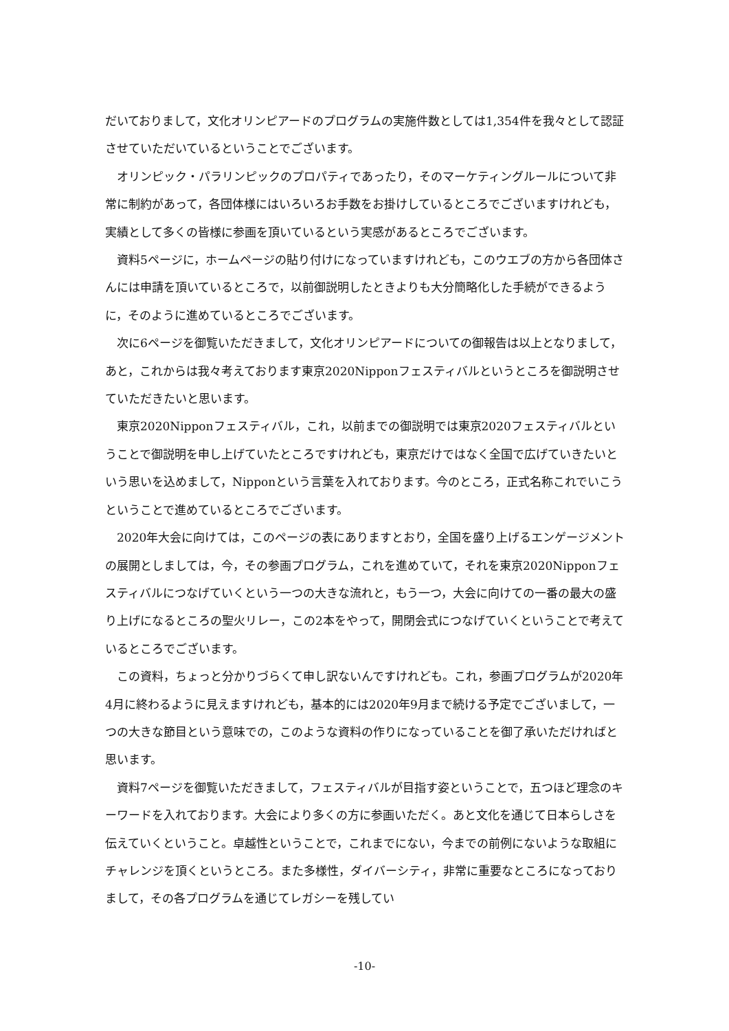だいておりまして，文化オリンピアードのプログラムの実施件数としては1,354件を我々として認証させていただいているということでございます。
オリンピック・パラリンピックのプロパティであったり，そのマーケティングルールについて非常に制約があって，各団体様にはいろいろお手数をお掛けしているところでございますけれども，実績として多くの皆様に参画を頂いているという実感があるところでございます。
資料5ページに，ホームページの貼り付けになっていますけれども，このウエブの方から各団体さんには申請を頂いているところで，以前御説明したときよりも大分簡略化した手続ができるように，そのように進めているところでございます。
次に6ページを御覧いただきまして，文化オリンピアードについての御報告は以上となりまして，あと，これからは我々考えております東京2020Nipponフェスティバルというところを御説明させていただきたいと思います。
東京2020Nipponフェスティバル，これ，以前までの御説明では東京2020フェスティバルということで御説明を申し上げていたところですけれども，東京だけではなく全国で広げていきたいという思いを込めまして，Nipponという言葉を入れております。今のところ，正式名称これでいこうということで進めているところでございます。
2020年大会に向けては，このページの表にありますとおり，全国を盛り上げるエンゲージメントの展開としましては，今，その参画プログラム，これを進めていて，それを東京2020Nipponフェスティバルにつなげていくという一つの大きな流れと，もう一つ，大会に向けての一番の最大の盛り上げになるところの聖火リレー，この2本をやって，開閉会式につなげていくということで考えているところでございます。
この資料，ちょっと分かりづらくて申し訳ないんですけれども。これ，参画プログラムが2020年4月に終わるように見えますけれども，基本的には2020年9月まで続ける予定でございまして，一つの大きな節目という意味での，このような資料の作りになっていることを御了承いただければと思います。
資料7ページを御覧いただきまして，フェスティバルが目指す姿ということで，五つほど理念のキーワードを入れております。大会により多くの方に参画いただく。あと文化を通じて日本らしさを伝えていくということ。卓越性ということで，これまでにない，今までの前例にないような取組にチャレンジを頂くというところ。また多様性，ダイバーシティ，非常に重要なところになっておりまして，その各プログラムを通じてレガシーを残してい
-10-